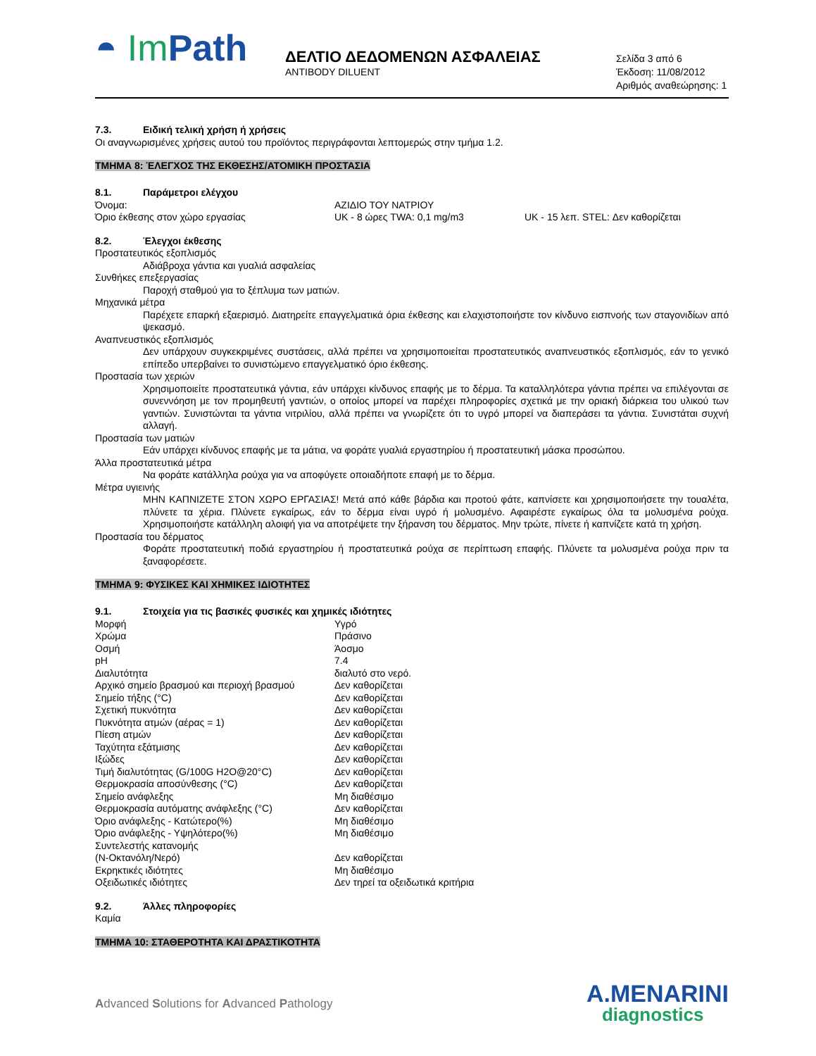◓ Im Path
ΔΕΛΤΙΟ ΔΕΔΟΜΕΝΩΝ ΑΣΦΑΛΕΙΑΣ
ANTIBODY DILUENT
Σελίδα 3 από 6
Έκδοση: 11/08/2012
Αριθμός αναθεώρησης: 1
7.3. Ειδική τελική χρήση ή χρήσεις
Οι αναγνωρισμένες χρήσεις αυτού του προϊόντος περιγράφονται λεπτομερώς στην τμήμα 1.2.
ΤΜΗΜΑ 8: ΈΛΕΓΧΟΣ ΤΗΣ ΕΚΘΕΣΗΣ/ΑΤΟΜΙΚΗ ΠΡΟΣΤΑΣΙΑ
8.1. Παράμετροι ελέγχου
| Όνομα: | ΑΖΙΔΙΟ ΤΟΥ ΝΑΤΡΙΟΥ | |
| Όριο έκθεσης στον χώρο εργασίας | UK - 8 ώρες TWA: 0,1 mg/m3 | UK - 15 λεπ. STEL: Δεν καθορίζεται |
8.2. Έλεγχοι έκθεσης
Προστατευτικός εξοπλισμός
Αδιάβροχα γάντια και γυαλιά ασφαλείας
Συνθήκες επεξεργασίας
Παροχή σταθμού για το ξέπλυμα των ματιών.
Μηχανικά μέτρα
Παρέχετε επαρκή εξαερισμό. Διατηρείτε επαγγελματικά όρια έκθεσης και ελαχιστοποιήστε τον κίνδυνο εισπνοής των σταγονιδίων από ψεκασμό.
Αναπνευστικός εξοπλισμός
Δεν υπάρχουν συγκεκριμένες συστάσεις, αλλά πρέπει να χρησιμοποιείται προστατευτικός αναπνευστικός εξοπλισμός, εάν το γενικό επίπεδο υπερβαίνει το συνιστώμενο επαγγελματικό όριο έκθεσης.
Προστασία των χεριών
Χρησιμοποιείτε προστατευτικά γάντια, εάν υπάρχει κίνδυνος επαφής με το δέρμα. Τα καταλληλότερα γάντια πρέπει να επιλέγονται σε συνεννόηση με τον προμηθευτή γαντιών, ο οποίος μπορεί να παρέχει πληροφορίες σχετικά με την οριακή διάρκεια του υλικού των γαντιών. Συνιστώνται τα γάντια νιτριλίου, αλλά πρέπει να γνωρίζετε ότι το υγρό μπορεί να διαπεράσει τα γάντια. Συνιστάται συχνή αλλαγή.
Προστασία των ματιών
Εάν υπάρχει κίνδυνος επαφής με τα μάτια, να φοράτε γυαλιά εργαστηρίου ή προστατευτική μάσκα προσώπου.
Άλλα προστατευτικά μέτρα
Να φοράτε κατάλληλα ρούχα για να αποφύγετε οποιαδήποτε επαφή με το δέρμα.
Μέτρα υγιεινής
ΜΗΝ ΚΑΠΝΙΖΕΤΕ ΣΤΟΝ ΧΩΡΟ ΕΡΓΑΣΙΑΣ! Μετά από κάθε βάρδια και προτού φάτε, καπνίσετε και χρησιμοποιήσετε την τουαλέτα, πλύνετε τα χέρια. Πλύνετε εγκαίρως, εάν το δέρμα είναι υγρό ή μολυσμένο. Αφαιρέστε εγκαίρως όλα τα μολυσμένα ρούχα. Χρησιμοποιήστε κατάλληλη αλοιφή για να αποτρέψετε την ξήρανση του δέρματος. Μην τρώτε, πίνετε ή καπνίζετε κατά τη χρήση.
Προστασία του δέρματος
Φοράτε προστατευτική ποδιά εργαστηρίου ή προστατευτικά ρούχα σε περίπτωση επαφής. Πλύνετε τα μολυσμένα ρούχα πριν τα ξαναφορέσετε.
ΤΜΗΜΑ 9: ΦΥΣΙΚΕΣ ΚΑΙ ΧΗΜΙΚΕΣ ΙΔΙΟΤΗΤΕΣ
9.1. Στοιχεία για τις βασικές φυσικές και χημικές ιδιότητες
| Μορφή | Υγρό |
| Χρώμα | Πράσινο |
| Οσμή | Άοσμο |
| pH | 7.4 |
| Διαλυτότητα | διαλυτό στο νερό. |
| Αρχικό σημείο βρασμού και περιοχή βρασμού | Δεν καθορίζεται |
| Σημείο τήξης (°C) | Δεν καθορίζεται |
| Σχετική πυκνότητα | Δεν καθορίζεται |
| Πυκνότητα ατμών (αέρας = 1) | Δεν καθορίζεται |
| Πίεση ατμών | Δεν καθορίζεται |
| Ταχύτητα εξάτμισης | Δεν καθορίζεται |
| Ιξώδες | Δεν καθορίζεται |
| Τιμή διαλυτότητας (G/100G H2O@20°C) | Δεν καθορίζεται |
| Θερμοκρασία αποσύνθεσης (°C) | Δεν καθορίζεται |
| Σημείο ανάφλεξης | Μη διαθέσιμο |
| Θερμοκρασία αυτόματης ανάφλεξης (°C) | Δεν καθορίζεται |
| Όριο ανάφλεξης - Κατώτερο(%) | Μη διαθέσιμο |
| Όριο ανάφλεξης - Υψηλότερο(%) | Μη διαθέσιμο |
| Συντελεστής κατανομής (N-Οκτανόλη/Νερό) | Δεν καθορίζεται |
| Εκρηκτικές ιδιότητες | Μη διαθέσιμο |
| Οξειδωτικές ιδιότητες | Δεν τηρεί τα οξειδωτικά κριτήρια |
9.2. Άλλες πληροφορίες
Καμία
ΤΜΗΜΑ 10: ΣΤΑΘΕΡΟΤΗΤΑ ΚΑΙ ΔΡΑΣΤΙΚΟΤΗΤΑ
Advanced Solutions for Advanced Pathology
A.MENARINI
diagnostics